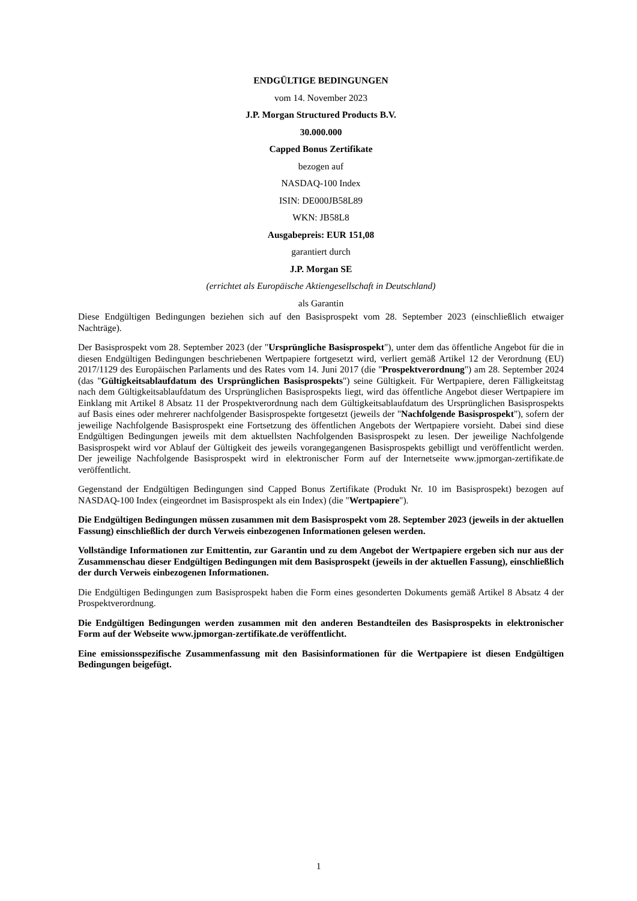ENDGÜLTIGE BEDINGUNGEN
vom 14. November 2023
J.P. Morgan Structured Products B.V.
30.000.000
Capped Bonus Zertifikate
bezogen auf
NASDAQ-100 Index
ISIN: DE000JB58L89
WKN: JB58L8
Ausgabepreis: EUR 151,08
garantiert durch
J.P. Morgan SE
(errichtet als Europäische Aktiengesellschaft in Deutschland)
als Garantin
Diese Endgültigen Bedingungen beziehen sich auf den Basisprospekt vom 28. September 2023 (einschließlich etwaiger Nachträge).
Der Basisprospekt vom 28. September 2023 (der "Ursprüngliche Basisprospekt"), unter dem das öffentliche Angebot für die in diesen Endgültigen Bedingungen beschriebenen Wertpapiere fortgesetzt wird, verliert gemäß Artikel 12 der Verordnung (EU) 2017/1129 des Europäischen Parlaments und des Rates vom 14. Juni 2017 (die "Prospektverordnung") am 28. September 2024 (das "Gültigkeitsablaufdatum des Ursprünglichen Basisprospekts") seine Gültigkeit. Für Wertpapiere, deren Fälligkeitstag nach dem Gültigkeitsablaufdatum des Ursprünglichen Basisprospekts liegt, wird das öffentliche Angebot dieser Wertpapiere im Einklang mit Artikel 8 Absatz 11 der Prospektverordnung nach dem Gültigkeitsablaufdatum des Ursprünglichen Basisprospekts auf Basis eines oder mehrerer nachfolgender Basisprospekte fortgesetzt (jeweils der "Nachfolgende Basisprospekt"), sofern der jeweilige Nachfolgende Basisprospekt eine Fortsetzung des öffentlichen Angebots der Wertpapiere vorsieht. Dabei sind diese Endgültigen Bedingungen jeweils mit dem aktuellsten Nachfolgenden Basisprospekt zu lesen. Der jeweilige Nachfolgende Basisprospekt wird vor Ablauf der Gültigkeit des jeweils vorangegangenen Basisprospekts gebilligt und veröffentlicht werden. Der jeweilige Nachfolgende Basisprospekt wird in elektronischer Form auf der Internetseite www.jpmorgan-zertifikate.de veröffentlicht.
Gegenstand der Endgültigen Bedingungen sind Capped Bonus Zertifikate (Produkt Nr. 10 im Basisprospekt) bezogen auf NASDAQ-100 Index (eingeordnet im Basisprospekt als ein Index) (die "Wertpapiere").
Die Endgültigen Bedingungen müssen zusammen mit dem Basisprospekt vom 28. September 2023 (jeweils in der aktuellen Fassung) einschließlich der durch Verweis einbezogenen Informationen gelesen werden.
Vollständige Informationen zur Emittentin, zur Garantin und zu dem Angebot der Wertpapiere ergeben sich nur aus der Zusammenschau dieser Endgültigen Bedingungen mit dem Basisprospekt (jeweils in der aktuellen Fassung), einschließlich der durch Verweis einbezogenen Informationen.
Die Endgültigen Bedingungen zum Basisprospekt haben die Form eines gesonderten Dokuments gemäß Artikel 8 Absatz 4 der Prospektverordnung.
Die Endgültigen Bedingungen werden zusammen mit den anderen Bestandteilen des Basisprospekts in elektronischer Form auf der Webseite www.jpmorgan-zertifikate.de veröffentlicht.
Eine emissionsspezifische Zusammenfassung mit den Basisinformationen für die Wertpapiere ist diesen Endgültigen Bedingungen beigefügt.
1